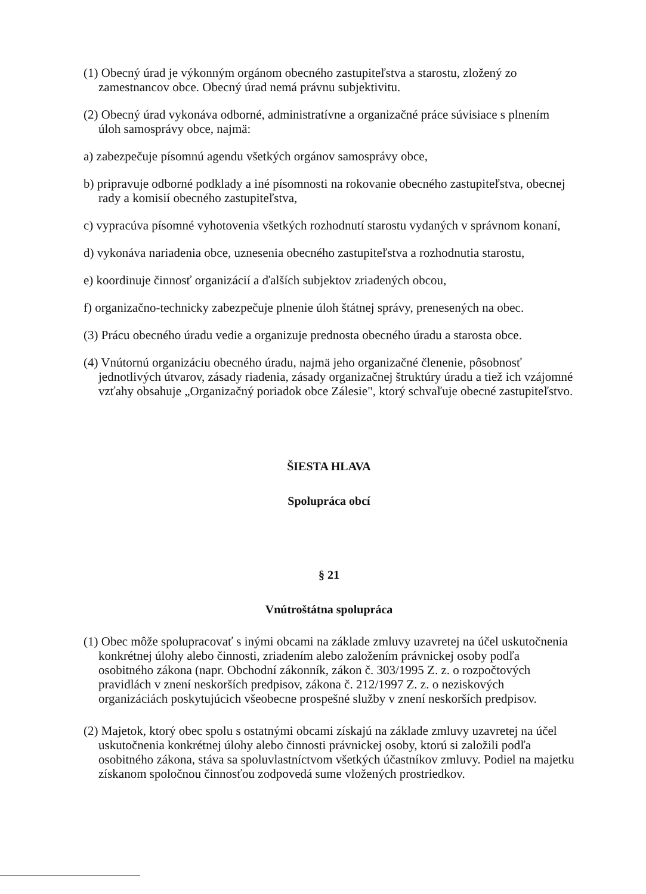(1) Obecný úrad je výkonným orgánom obecného zastupiteľstva a starostu, zložený zo zamestnancov obce. Obecný úrad nemá právnu subjektivitu.
(2) Obecný úrad vykonáva odborné, administratívne a organizačné práce súvisiace s plnením úloh samosprávy obce, najmä:
a) zabezpečuje písomnú agendu všetkých orgánov samosprávy obce,
b) pripravuje odborné podklady a iné písomnosti na rokovanie obecného zastupiteľstva, obecnej rady a komisií obecného zastupiteľstva,
c) vypracúva písomné vyhotovenia všetkých rozhodnutí starostu vydaných v správnom konaní,
d) vykonáva nariadenia obce, uznesenia obecného zastupiteľstva a rozhodnutia starostu,
e) koordinuje činnosť organizácií a ďalších subjektov zriadených obcou,
f) organizačno-technicky zabezpečuje plnenie úloh štátnej správy, prenesených na obec.
(3) Prácu obecného úradu vedie a organizuje prednosta obecného úradu a starosta obce.
(4) Vnútornú organizáciu obecného úradu, najmä jeho organizačné členenie, pôsobnosť jednotlivých útvarov, zásady riadenia, zásady organizačnej štruktúry úradu a tiež ich vzájomné vzťahy obsahuje „Organizačný poriadok obce Zálesie", ktorý schvaľuje obecné zastupiteľstvo.
ŠIESTA HLAVA
Spolupráca obcí
§ 21
Vnútroštátna spolupráca
(1) Obec môže spolupracovať s inými obcami na základe zmluvy uzavretej na účel uskutočnenia konkrétnej úlohy alebo činnosti, zriadením alebo založením právnickej osoby podľa osobitného zákona (napr. Obchodní zákonník, zákon č. 303/1995 Z. z. o rozpočtových pravidlách v znení neskorších predpisov, zákona č. 212/1997 Z. z. o neziskových organizáciách poskytujúcich všeobecne prospešné služby v znení neskorších predpisov.
(2) Majetok, ktorý obec spolu s ostatnými obcami získajú na základe zmluvy uzavretej na účel uskutočnenia konkrétnej úlohy alebo činnosti právnickej osoby, ktorú si založili podľa osobitného zákona, stáva sa spoluvlastníctvom všetkých účastníkov zmluvy. Podiel na majetku získanom spoločnou činnosťou zodpovedá sume vložených prostriedkov.